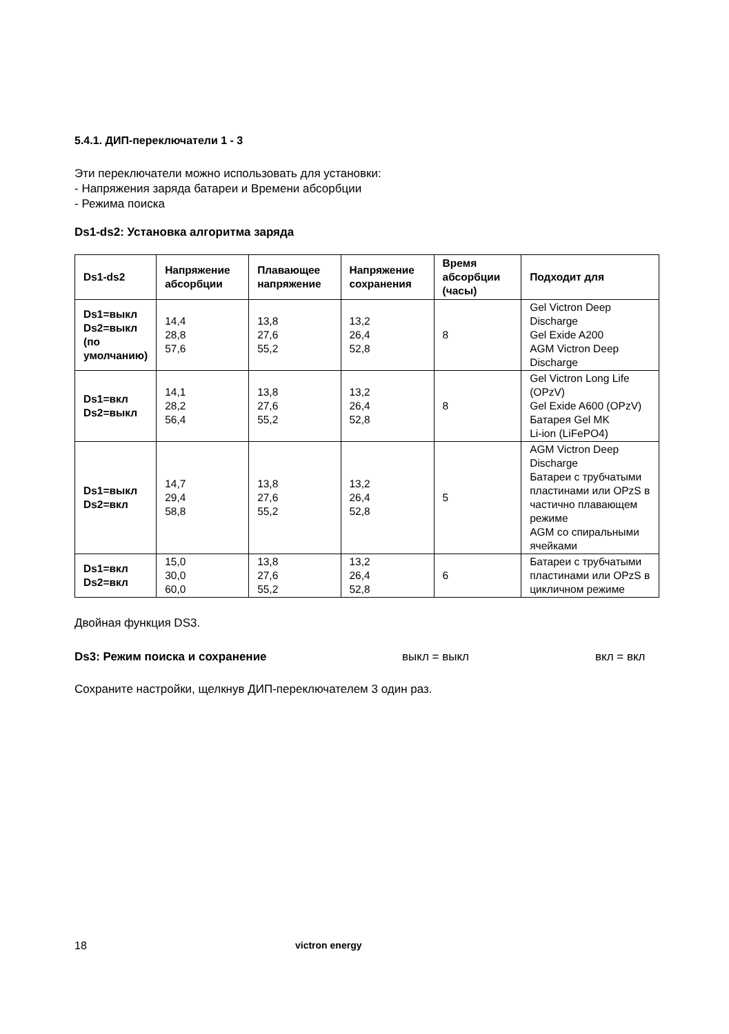5.4.1. ДИП-переключатели 1 - 3
Эти переключатели можно использовать для установки:
- Напряжения заряда батареи и Времени абсорбции
- Режима поиска
Ds1-ds2: Установка алгоритма заряда
| Ds1-ds2 | Напряжение абсорбции | Плавающее напряжение | Напряжение сохранения | Время абсорбции (часы) | Подходит для |
| --- | --- | --- | --- | --- | --- |
| Ds1=выкл Ds2=выкл (по умолчанию) | 14,4 28,8 57,6 | 13,8 27,6 55,2 | 13,2 26,4 52,8 | 8 | Gel Victron Deep Discharge Gel Exide A200 AGM Victron Deep Discharge |
| Ds1=вкл Ds2=выкл | 14,1 28,2 56,4 | 13,8 27,6 55,2 | 13,2 26,4 52,8 | 8 | Gel Victron Long Life (OPzV) Gel Exide A600 (OPzV) Батарея Gel MK Li-ion (LiFePO4) |
| Ds1=выкл Ds2=вкл | 14,7 29,4 58,8 | 13,8 27,6 55,2 | 13,2 26,4 52,8 | 5 | AGM Victron Deep Discharge Батареи с трубчатыми пластинами или OPzS в частично плавающем режиме AGM со спиральными ячейками |
| Ds1=вкл Ds2=вкл | 15,0 30,0 60,0 | 13,8 27,6 55,2 | 13,2 26,4 52,8 | 6 | Батареи с трубчатыми пластинами или OPzS в цикличном режиме |
Двойная функция DS3.
Ds3: Режим поиска и сохранение выкл = выкл вкл = вкл
Сохраните настройки, щелкнув ДИП-переключателем 3 один раз.
18 victron energy